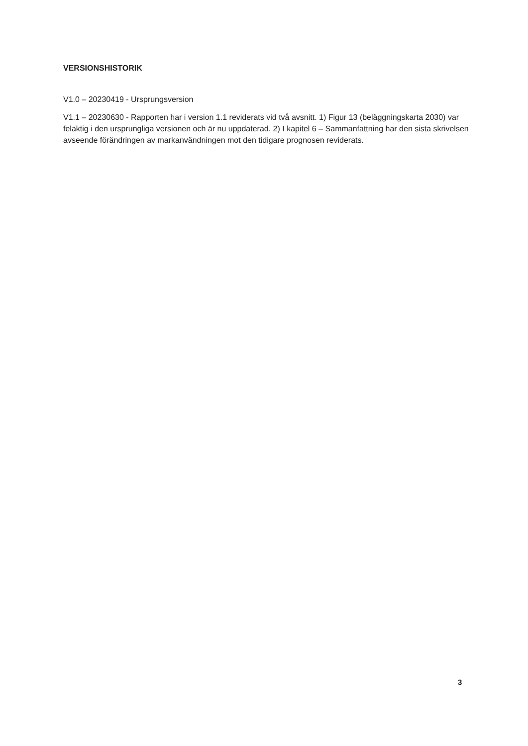VERSIONSHISTORIK
V1.0 – 20230419 - Ursprungsversion
V1.1 – 20230630 - Rapporten har i version 1.1 reviderats vid två avsnitt. 1) Figur 13 (beläggningskarta 2030) var felaktig i den ursprungliga versionen och är nu uppdaterad. 2) I kapitel 6 – Sammanfattning har den sista skrivelsen avseende förändringen av markanvändningen mot den tidigare prognosen reviderats.
3